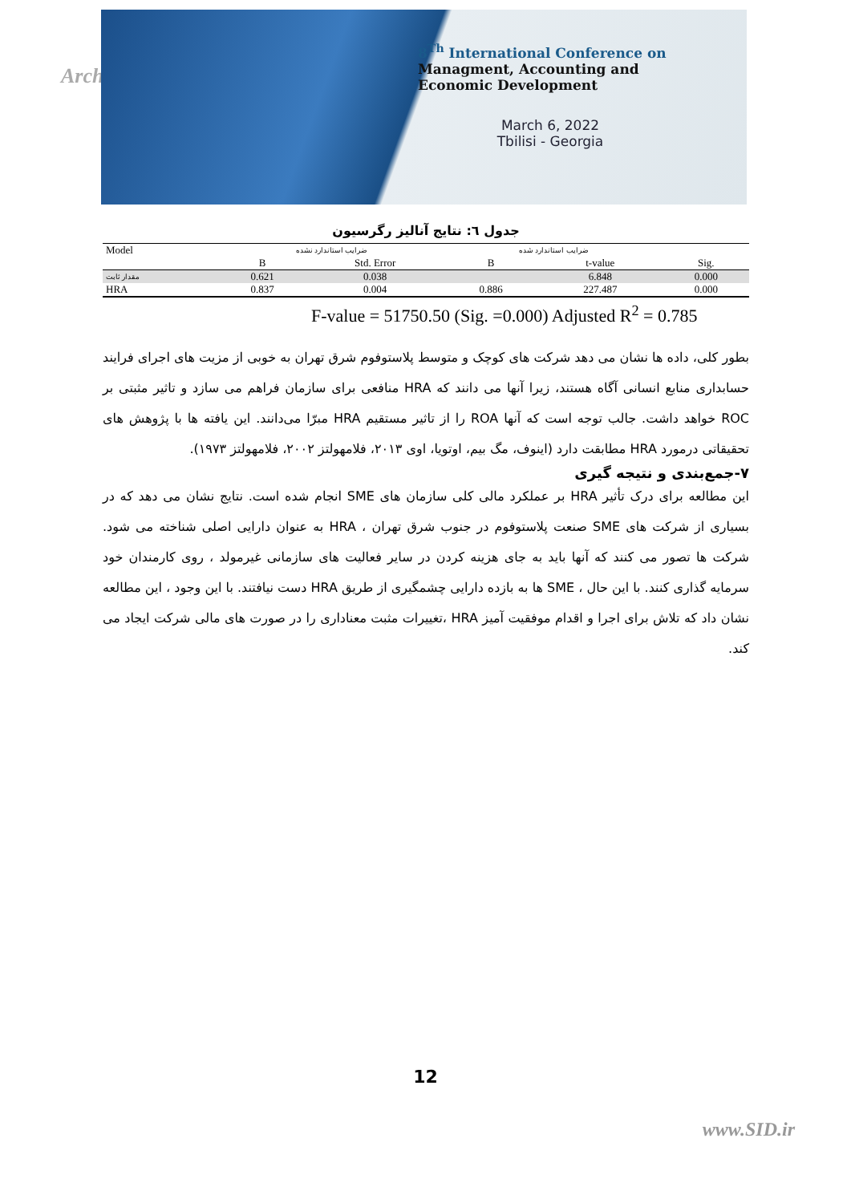Arch
8<sup>Th</sup> International Conference on
Managment, Accounting and
Economic Development
March 6, 2022
Tbilisi - Georgia
جدول ٦: نتایج آنالیز رگرسیون
| Model | ضرایب استاندارد نشده | | ضرایب استاندارد شده | | |
| --- | --- | --- | --- | --- | --- |
| | B | Std. Error | B | t-value | Sig. |
| مقدار ثابت | 0.621 | 0.038 | | 6.848 | 0.000 |
| HRA | 0.837 | 0.004 | 0.886 | 227.487 | 0.000 |
F-value = 51750.50 (Sig. =0.000) Adjusted R<sup>2</sup> = 0.785
بطور کلی، داده ها نشان می دهد شرکت های کوچک و متوسط پلاستوفوم شرق تهران به خوبی از مزیت های اجرای فرایند حسابداری منابع انسانی آگاه هستند، زیرا آنها می دانند که HRA منافعی برای سازمان فراهم می سازد و تاثیر مثبتی بر ROC خواهد داشت. جالب توجه است که آنها ROA را از تاثیر مستقیم HRA مبرّا می‌دانند. این یافته ها با پژوهش های تحقیقاتی درمورد HRA مطابقت دارد (اینوف، مگ بیم، اوتویا، اوی ۲۰۱۳، فلامهولتز ۲۰۰۲، فلامهولتز ۱۹۷۳).
۷-جمع‌بندی و نتیجه گیری
این مطالعه برای درک تأثیر HRA بر عملکرد مالی کلی سازمان های SME انجام شده است. نتایج نشان می دهد که در بسیاری از شرکت های SME صنعت پلاستوفوم در جنوب شرق تهران ، HRA به عنوان دارایی اصلی شناخته می شود. شرکت ها تصور می کنند که آنها باید به جای هزینه کردن در سایر فعالیت های سازمانی غیرمولد ، روی کارمندان خود سرمایه گذاری کنند. با این حال ، SME ها به بازده دارایی چشمگیری از طریق HRA دست نیافتند. با این وجود ، این مطالعه نشان داد که تلاش برای اجرا و اقدام موفقیت آمیز HRA ،تغییرات مثبت معناداری را در صورت های مالی شرکت ایجاد می کند.
12
www.SID.ir